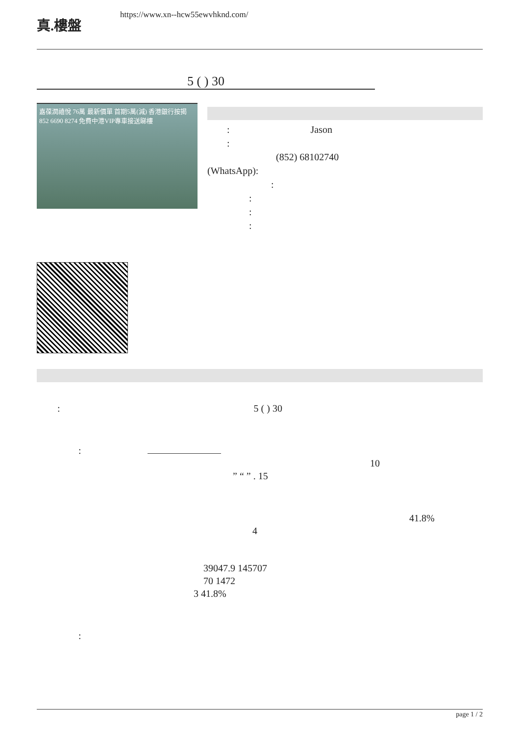真.樓盤
https://www.xn--hcw55ewvhknd.com/
5 ( ) 30
嘉葆潤禧悅 76萬 最新價單 首期5萬(減) 香港銀行按揭 852 6690 8274 免費中港VIP專車接送睇樓
: Jason
:
(852) 68102740
(WhatsApp):
:
:
:
:
: 5 ( ) 30
:
10
” “ ” . 15
41.8%
4
39047.9 145707
70 1472
3 41.8%
:
page 1 / 2